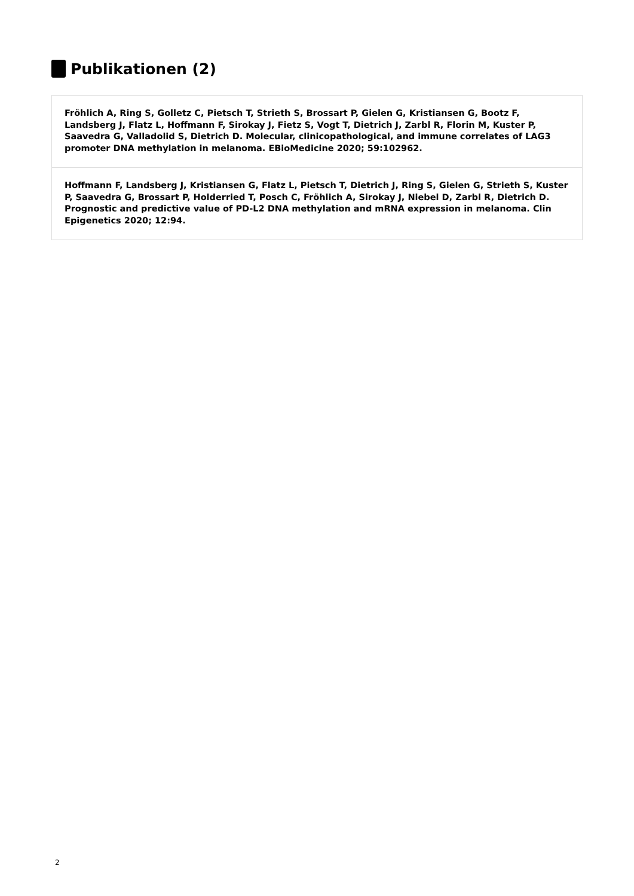Publikationen (2)
Fröhlich A, Ring S, Golletz C, Pietsch T, Strieth S, Brossart P, Gielen G, Kristiansen G, Bootz F, Landsberg J, Flatz L, Hoffmann F, Sirokay J, Fietz S, Vogt T, Dietrich J, Zarbl R, Florin M, Kuster P, Saavedra G, Valladolid S, Dietrich D. Molecular, clinicopathological, and immune correlates of LAG3 promoter DNA methylation in melanoma. EBioMedicine 2020; 59:102962.
Hoffmann F, Landsberg J, Kristiansen G, Flatz L, Pietsch T, Dietrich J, Ring S, Gielen G, Strieth S, Kuster P, Saavedra G, Brossart P, Holderried T, Posch C, Fröhlich A, Sirokay J, Niebel D, Zarbl R, Dietrich D. Prognostic and predictive value of PD-L2 DNA methylation and mRNA expression in melanoma. Clin Epigenetics 2020; 12:94.
2